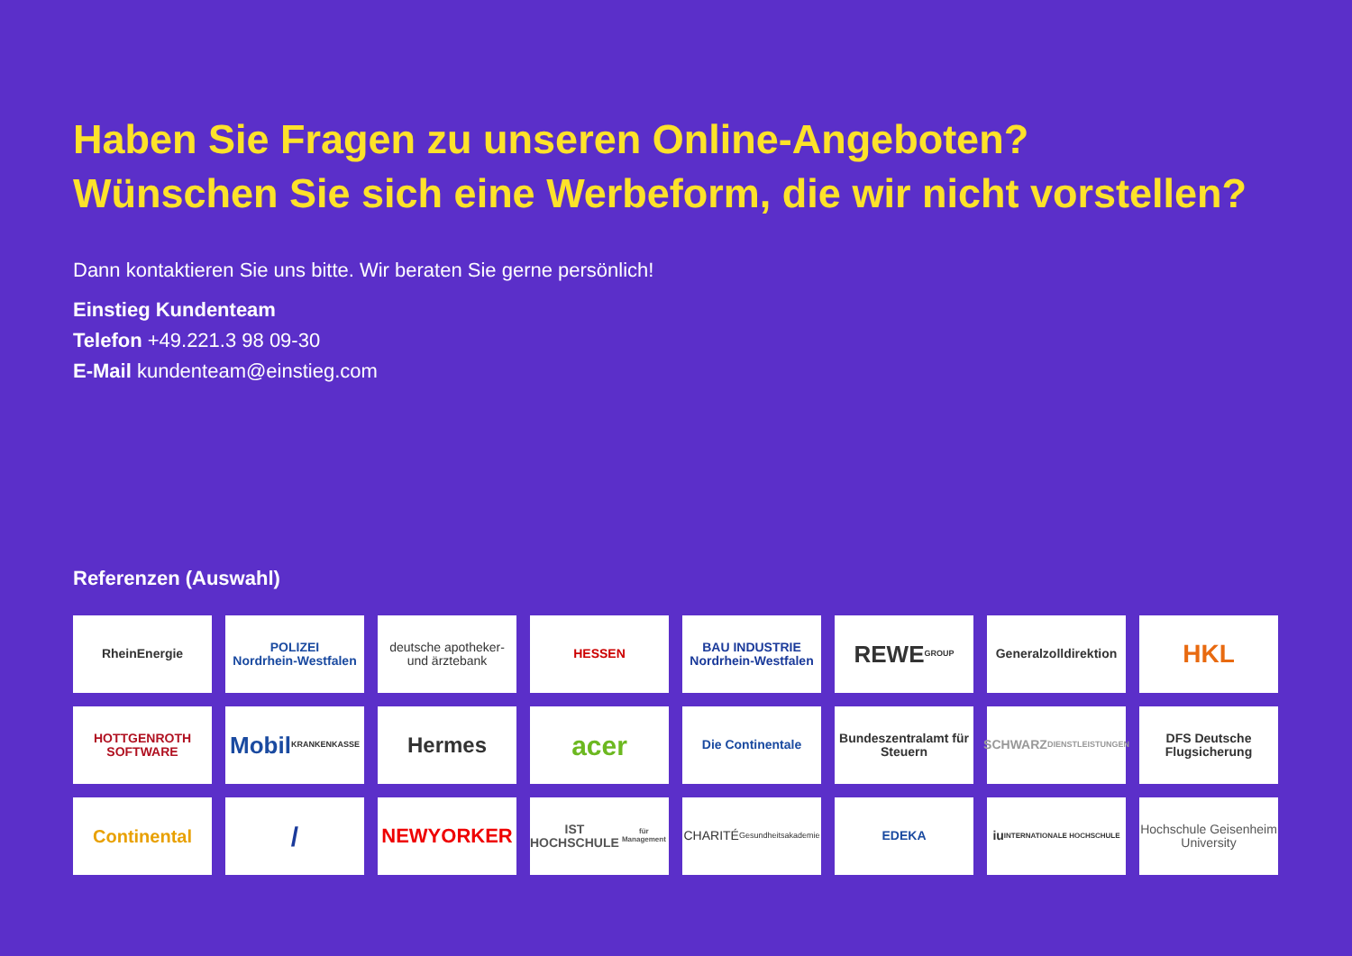Haben Sie Fragen zu unseren Online-Angeboten?
Wünschen Sie sich eine Werbeform, die wir nicht vorstellen?
Dann kontaktieren Sie uns bitte. Wir beraten Sie gerne persönlich!
Einstieg Kundenteam
Telefon +49.221.3 98 09-30
E-Mail kundenteam@einstieg.com
Referenzen (Auswahl)
RheinEnergie
POLIZEI
Nordrhein-Westfalen
deutsche apotheker- und ärztebank
HESSEN
BAU INDUSTRIE
Nordrhein-Westfalen
REWE
GROUP
Generalzolldirektion
HKL
HOTTGENROTH SOFTWARE
Mobil
KRANKENKASSE
Hermes
acer
Die Continentale
Bundeszentralamt für Steuern
SCHWARZ
DIENSTLEISTUNGEN
DFS Deutsche Flugsicherung
Continental
/
NEWYORKER
IST
HOCHSCHULE
für Management
CHARITÉ
Gesundheitsakademie
EDEKA
iu
INTERNATIONALE HOCHSCHULE
Hochschule Geisenheim University